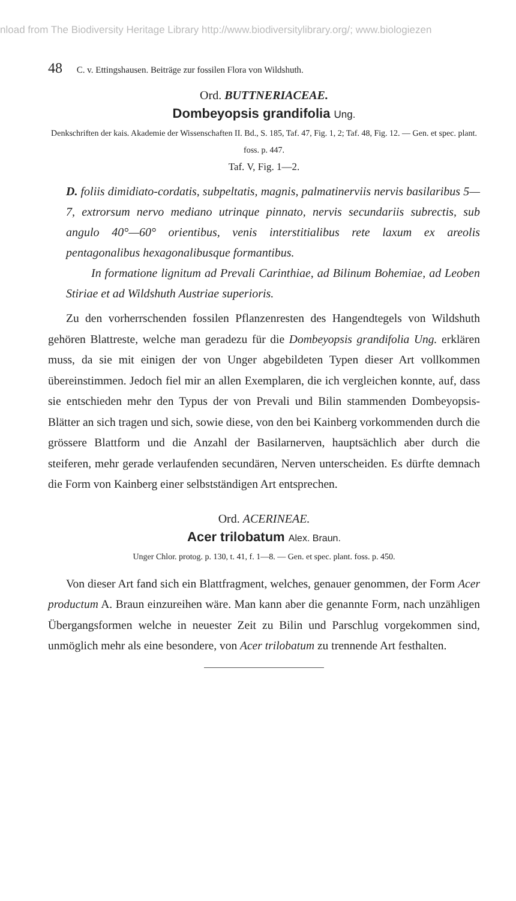nload from The Biodiversity Heritage Library http://www.biodiversitylibrary.org/; www.biologiezen
48 C. v. Ettingshausen. Beiträge zur fossilen Flora von Wildshuth.
Ord. BUTTNERIACEAE.
Dombeyopsis grandifolia Ung.
Denkschriften der kais. Akademie der Wissenschaften II. Bd., S. 185, Taf. 47, Fig. 1, 2; Taf. 48, Fig. 12. — Gen. et spec. plant. foss. p. 447.
Taf. V, Fig. 1—2.
D. foliis dimidiato-cordatis, subpeltatis, magnis, palmatinerviis nervis basilaribus 5—7, extrorsum nervo mediano utrinque pinnato, nervis secundariis subrectis, sub angulo 40°—60° orientibus, venis interstitialibus rete laxum ex areolis pentagonalibus hexagonalibusque formantibus.
In formatione lignitum ad Prevali Carinthiae, ad Bilinum Bohemiae, ad Leoben Stiriae et ad Wildshuth Austriae superioris.
Zu den vorherrschenden fossilen Pflanzenresten des Hangendtegels von Wildshuth gehören Blattreste, welche man geradezu für die Dombeyopsis grandifolia Ung. erklären muss, da sie mit einigen der von Unger abgebildeten Typen dieser Art vollkommen übereinstimmen. Jedoch fiel mir an allen Exemplaren, die ich vergleichen konnte, auf, dass sie entschieden mehr den Typus der von Prevali und Bilin stammenden Dombeyopsis-Blätter an sich tragen und sich, sowie diese, von den bei Kainberg vorkommenden durch die grössere Blattform und die Anzahl der Basilarnerven, hauptsächlich aber durch die steiferen, mehr gerade verlaufenden secundären, Nerven unterscheiden. Es dürfte demnach die Form von Kainberg einer selbstständigen Art entsprechen.
Ord. ACERINEAE.
Acer trilobatum Alex. Braun.
Unger Chlor. protog. p. 130, t. 41, f. 1—8. — Gen. et spec. plant. foss. p. 450.
Von dieser Art fand sich ein Blattfragment, welches, genauer genommen, der Form Acer productum A. Braun einzureihen wäre. Man kann aber die genannte Form, nach unzähligen Übergangsformen welche in neuester Zeit zu Bilin und Parschlug vorgekommen sind, unmöglich mehr als eine besondere, von Acer trilobatum zu trennende Art festhalten.